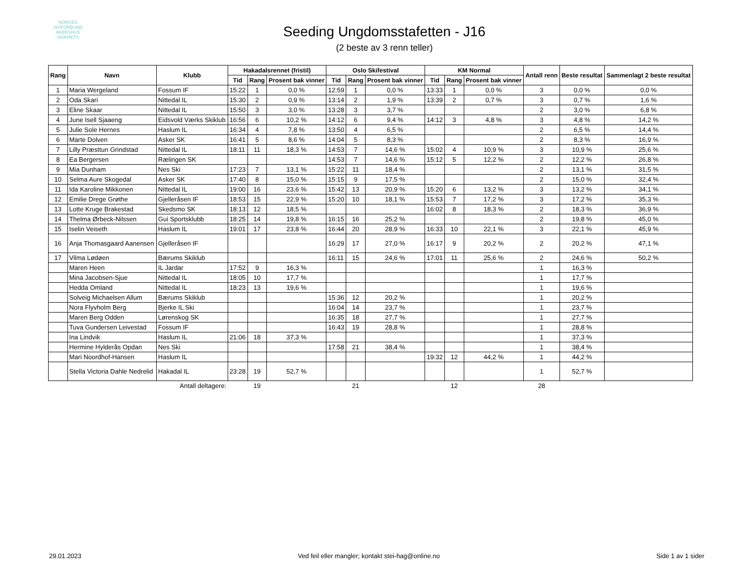NORGES
SKIFORBUND
AKERSHUS SKIKRETS
Seeding Ungdomsstafetten - J16
(2 beste av 3 renn teller)
| Rang | Navn | Klubb | Hakadalsrennet (fristil) | | | Oslo Skifestival | | | KM Normal | | | Antall renn | Beste resultat | Sammenlagt 2 beste resultat |
| --- | --- | --- | --- | --- | --- | --- | --- | --- | --- | --- | --- | --- | --- | --- |
| | | | Tid | Rang | Prosent bak vinner | Tid | Rang | Prosent bak vinner | Tid | Rang | Prosent bak vinner | | | |
| 1 | Maria Wergeland | Fossum IF | 15:22 | 1 | 0,0 % | 12:59 | 1 | 0,0 % | 13:33 | 1 | 0,0 % | 3 | 0,0 % | 0,0 % |
| 2 | Oda Skari | Nittedal IL | 15:30 | 2 | 0,9 % | 13:14 | 2 | 1,9 % | 13:39 | 2 | 0,7 % | 3 | 0,7 % | 1,6 % |
| 3 | Eline Skaar | Nittedal IL | 15:50 | 3 | 3,0 % | 13:28 | 3 | 3,7 % | | | | 2 | 3,0 % | 6,8 % |
| 4 | June Isell Sjaaeng | Eidsvold Værks Skiklub | 16:56 | 6 | 10,2 % | 14:12 | 6 | 9,4 % | 14:12 | 3 | 4,8 % | 3 | 4,8 % | 14,2 % |
| 5 | Julie Sole Hernes | Haslum IL | 16:34 | 4 | 7,8 % | 13:50 | 4 | 6,5 % | | | | 2 | 6,5 % | 14,4 % |
| 6 | Marte Dolven | Asker SK | 16:41 | 5 | 8,6 % | 14:04 | 5 | 8,3 % | | | | 2 | 8,3 % | 16,9 % |
| 7 | Lilly Præsttun Grindstad | Nittedal IL | 18:11 | 11 | 18,3 % | 14:53 | 7 | 14,6 % | 15:02 | 4 | 10,9 % | 3 | 10,9 % | 25,6 % |
| 8 | Ea Bergersen | Rælingen SK | | | | 14:53 | 7 | 14,6 % | 15:12 | 5 | 12,2 % | 2 | 12,2 % | 26,8 % |
| 9 | Mia Dunham | Nes Ski | 17:23 | 7 | 13,1 % | 15:22 | 11 | 18,4 % | | | | 2 | 13,1 % | 31,5 % |
| 10 | Selma Aure Skogedal | Asker SK | 17:40 | 8 | 15,0 % | 15:15 | 9 | 17,5 % | | | | 2 | 15,0 % | 32,4 % |
| 11 | Ida Karoline Mikkonen | Nittedal IL | 19:00 | 16 | 23,6 % | 15:42 | 13 | 20,9 % | 15:20 | 6 | 13,2 % | 3 | 13,2 % | 34,1 % |
| 12 | Emilie Drege Grøthe | Gjelleråsen IF | 18:53 | 15 | 22,9 % | 15:20 | 10 | 18,1 % | 15:53 | 7 | 17,2 % | 3 | 17,2 % | 35,3 % |
| 13 | Lotte Kruge Brakestad | Skedsmo SK | 18:13 | 12 | 18,5 % | | | | 16:02 | 8 | 18,3 % | 2 | 18,3 % | 36,9 % |
| 14 | Thelma Ørbeck-Nilssen | Gui Sportsklubb | 18:25 | 14 | 19,8 % | 16:15 | 16 | 25,2 % | | | | 2 | 19,8 % | 45,0 % |
| 15 | Iselin Veiseth | Haslum IL | 19:01 | 17 | 23,8 % | 16:44 | 20 | 28,9 % | 16:33 | 10 | 22,1 % | 3 | 22,1 % | 45,9 % |
| 16 | Anja Thomasgaard Aanensen | Gjelleråsen IF | | | | 16:29 | 17 | 27,0 % | 16:17 | 9 | 20,2 % | 2 | 20,2 % | 47,1 % |
| 17 | Vilma Lødøen | Bærums Skiklub | | | | 16:11 | 15 | 24,6 % | 17:01 | 11 | 25,6 % | 2 | 24,6 % | 50,2 % |
| | Maren Heen | IL Jardar | 17:52 | 9 | 16,3 % | | | | | | | 1 | 16,3 % | |
| | Mina Jacobsen-Sjue | Nittedal IL | 18:05 | 10 | 17,7 % | | | | | | | 1 | 17,7 % | |
| | Hedda Omland | Nittedal IL | 18:23 | 13 | 19,6 % | | | | | | | 1 | 19,6 % | |
| | Solveig Michaelsen Allum | Bærums Skiklub | | | | 15:36 | 12 | 20,2 % | | | | 1 | 20,2 % | |
| | Nora Flyvholm Berg | Bjerke IL Ski | | | | 16:04 | 14 | 23,7 % | | | | 1 | 23,7 % | |
| | Maren Berg Odden | Lørenskog SK | | | | 16:35 | 18 | 27,7 % | | | | 1 | 27,7 % | |
| | Tuva Gundersen Leivestad | Fossum IF | | | | 16:43 | 19 | 28,8 % | | | | 1 | 28,8 % | |
| | Ina Lindvik | Haslum IL | 21:06 | 18 | 37,3 % | | | | | | | 1 | 37,3 % | |
| | Hermine Hylderås Opdan | Nes Ski | | | | 17:58 | 21 | 38,4 % | | | | 1 | 38,4 % | |
| | Mari Noordhof-Hansen | Haslum IL | | | | | | | 19:32 | 12 | 44,2 % | 1 | 44,2 % | |
| | Stella Victoria Dahle Nedrelid | Hakadal IL | 23:28 | 19 | 52,7 % | | | | | | | 1 | 52,7 % | |
| | | Antall deltagere: | | 19 | | | 21 | | | 12 | | 28 | | |
29.01.2023 Ved feil eller mangler; kontakt stei-hag@online.no Side 1 av 1 sider